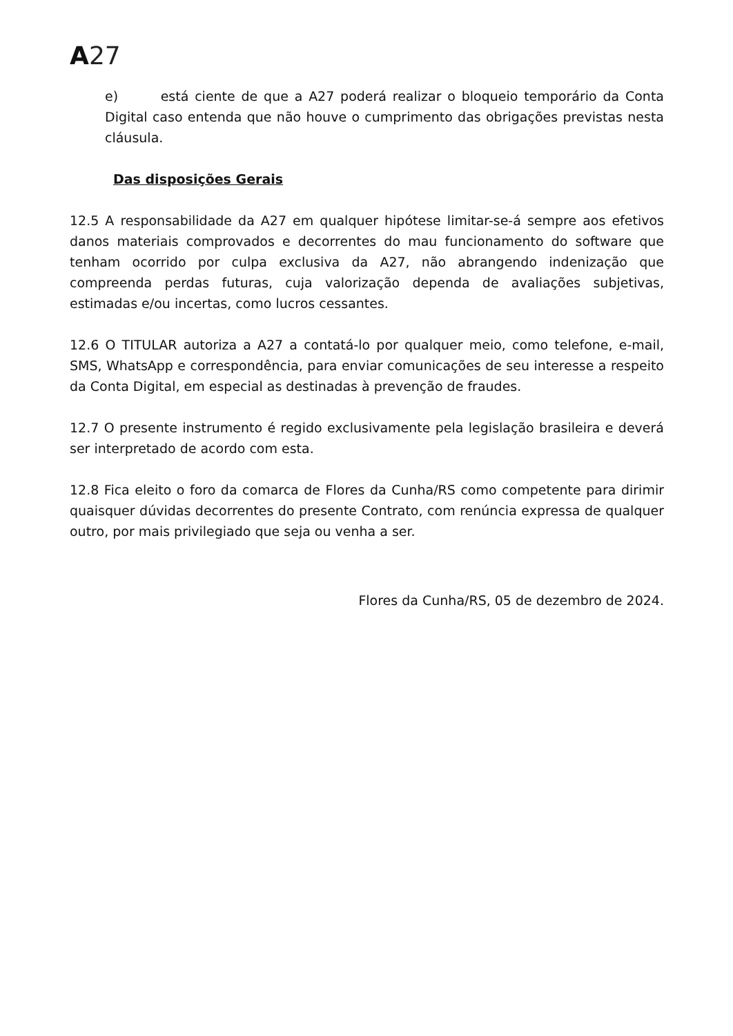A 27
e) está ciente de que a A27 poderá realizar o bloqueio temporário da Conta Digital caso entenda que não houve o cumprimento das obrigações previstas nesta cláusula.
Das disposições Gerais
12.5 A responsabilidade da A27 em qualquer hipótese limitar-se-á sempre aos efetivos danos materiais comprovados e decorrentes do mau funcionamento do software que tenham ocorrido por culpa exclusiva da A27, não abrangendo indenização que compreenda perdas futuras, cuja valorização dependa de avaliações subjetivas, estimadas e/ou incertas, como lucros cessantes.
12.6 O TITULAR autoriza a A27 a contatá-lo por qualquer meio, como telefone, e-mail, SMS, WhatsApp e correspondência, para enviar comunicações de seu interesse a respeito da Conta Digital, em especial as destinadas à prevenção de fraudes.
12.7 O presente instrumento é regido exclusivamente pela legislação brasileira e deverá ser interpretado de acordo com esta.
12.8 Fica eleito o foro da comarca de Flores da Cunha/RS como competente para dirimir quaisquer dúvidas decorrentes do presente Contrato, com renúncia expressa de qualquer outro, por mais privilegiado que seja ou venha a ser.
Flores da Cunha/RS, 05 de dezembro de 2024.